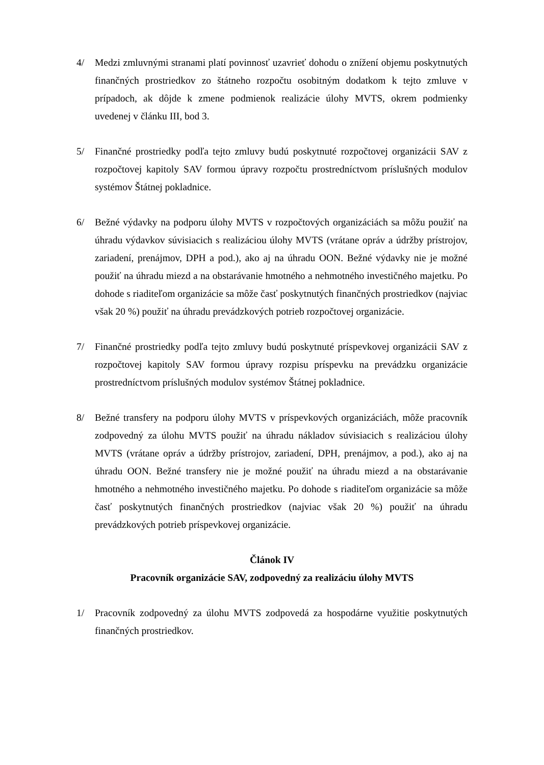4/ Medzi zmluvnými stranami platí povinnosť uzavrieť dohodu o znížení objemu poskytnutých finančných prostriedkov zo štátneho rozpočtu osobitným dodatkom k tejto zmluve v prípadoch, ak dôjde k zmene podmienok realizácie úlohy MVTS, okrem podmienky uvedenej v článku III, bod 3.
5/ Finančné prostriedky podľa tejto zmluvy budú poskytnuté rozpočtovej organizácii SAV z rozpočtovej kapitoly SAV formou úpravy rozpočtu prostredníctvom príslušných modulov systémov Štátnej pokladnice.
6/ Bežné výdavky na podporu úlohy MVTS v rozpočtových organizáciách sa môžu použiť na úhradu výdavkov súvisiacich s realizáciou úlohy MVTS (vrátane opráv a údržby prístrojov, zariadení, prenájmov, DPH a pod.), ako aj na úhradu OON. Bežné výdavky nie je možné použiť na úhradu miezd a na obstarávanie hmotného a nehmotného investičného majetku. Po dohode s riaditeľom organizácie sa môže časť poskytnutých finančných prostriedkov (najviac však 20 %) použiť na úhradu prevádzkových potrieb rozpočtovej organizácie.
7/ Finančné prostriedky podľa tejto zmluvy budú poskytnuté príspevkovej organizácii SAV z rozpočtovej kapitoly SAV formou úpravy rozpisu príspevku na prevádzku organizácie prostredníctvom príslušných modulov systémov Štátnej pokladnice.
8/ Bežné transfery na podporu úlohy MVTS v príspevkových organizáciách, môže pracovník zodpovedný za úlohu MVTS použiť na úhradu nákladov súvisiacich s realizáciou úlohy MVTS (vrátane opráv a údržby prístrojov, zariadení, DPH, prenájmov, a pod.), ako aj na úhradu OON. Bežné transfery nie je možné použiť na úhradu miezd a na obstarávanie hmotného a nehmotného investičného majetku. Po dohode s riaditeľom organizácie sa môže časť poskytnutých finančných prostriedkov (najviac však 20 %) použiť na úhradu prevádzkových potrieb príspevkovej organizácie.
Článok IV
Pracovník organizácie SAV, zodpovedný za realizáciu úlohy MVTS
1/ Pracovník zodpovedný za úlohu MVTS zodpovedá za hospodárne využitie poskytnutých finančných prostriedkov.